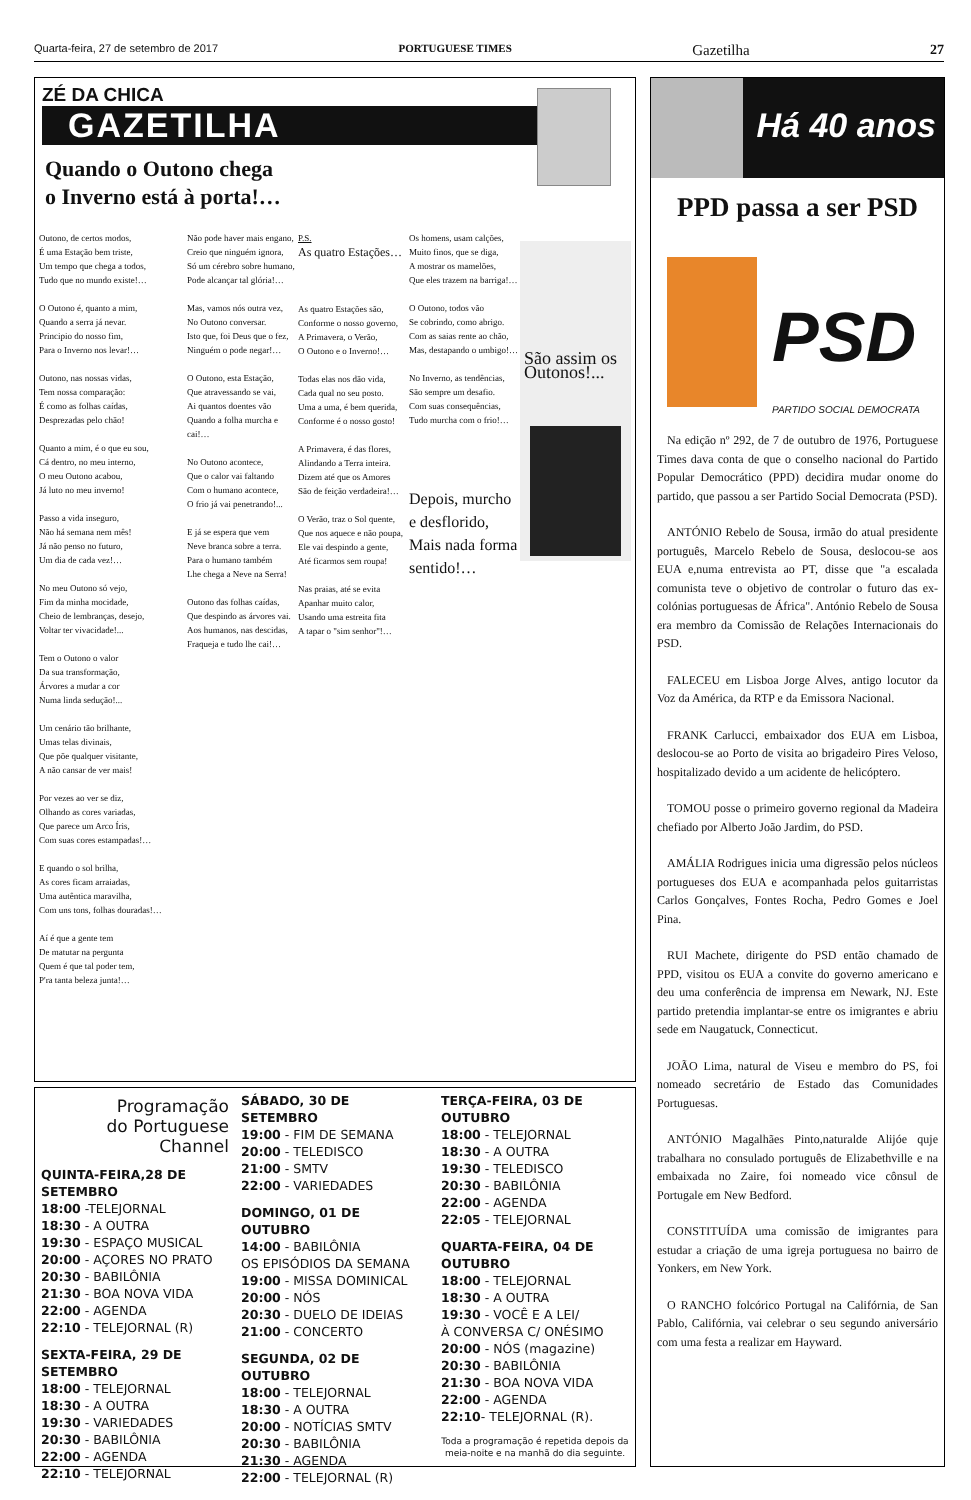Quarta-feira, 27 de setembro de 2017 PORTUGUESE TIMES Gazetilha 27
ZÉ DA CHICA
GAZETILHA
Quando o Outono chega
o Inverno está à porta!…
Outono, de certos modos,
É uma Estação bem triste,
Um tempo que chega a todos,
Tudo que no mundo existe!…
O Outono é, quanto a mim,
Quando a serra já nevar.
Principio do nosso fim,
Para o Inverno nos levar!…
Outono, nas nossas vidas,
Tem nossa comparação:
É como as folhas caídas,
Desprezadas pelo chão!
Quanto a mim, é o que eu sou,
Cá dentro, no meu interno,
O meu Outono acabou,
Já luto no meu inverno!
Passo a vida inseguro,
Não há semana nem mês!
Já não penso no futuro,
Um dia de cada vez!…
No meu Outono só vejo,
Fim da minha mocidade,
Cheio de lembranças, desejo,
Voltar ter vivacidade!...
Tem o Outono o valor
Da sua transformação,
Árvores a mudar a cor
Numa linda sedução!...
Um cenário tão brilhante,
Umas telas divinais,
Que põe qualquer visitante,
A não cansar de ver mais!
Por vezes ao ver se diz,
Olhando as cores variadas,
Que parece um Arco Íris,
Com suas cores estampadas!…
E quando o sol brilha,
As cores ficam arraiadas,
Uma autêntica maravilha,
Com uns tons, folhas douradas!…
Aí é que a gente tem
De matutar na pergunta
Quem é que tal poder tem,
P'ra tanta beleza junta!…
Não pode haver mais engano,
Creio que ninguém ignora,
Só um cérebro sobre humano,
Pode alcançar tal glória!…
Mas, vamos nós outra vez,
No Outono conversar.
Isto que, foi Deus que o fez,
Ninguém o pode negar!…
O Outono, esta Estação,
Que atravessando se vai,
Ai quantos doentes vão
Quando a folha murcha e cai!…
No Outono acontece,
Que o calor vai faltando
Com o humano acontece,
O frio já vai penetrando!...
E já se espera que vem
Neve branca sobre a terra.
Para o humano também
Lhe chega a Neve na Serra!
Outono das folhas caídas,
Que despindo as árvores vai.
Aos humanos, nas descidas,
Fraqueja e tudo lhe cai!…
P.S.
As quatro Estações…
As quatro Estações são,
Conforme o nosso governo,
A Primavera, o Verão,
O Outono e o Inverno!…
Todas elas nos dão vida,
Cada qual no seu posto.
Uma a uma, é bem querida,
Conforme é o nosso gosto!
A Primavera, é das flores,
Alindando a Terra inteira.
Dizem até que os Amores
São de feição verdadeira!…
O Verão, traz o Sol quente,
Que nos aquece e não poupa,
Ele vai despindo a gente,
Até ficarmos sem roupa!
Nas praias, até se evita
Apanhar muito calor,
Usando uma estreita fita
A tapar o "sim senhor"!…
Os homens, usam calções,
Muito finos, que se diga,
A mostrar os mamelões,
Que eles trazem na barriga!…
O Outono, todos vão
Se cobrindo, como abrigo.
Com as saias rente ao chão,
Mas, destapando o umbigo!…
No Inverno, as tendências,
São sempre um desafio.
Com suas consequências,
Tudo murcha com o frio!…
Depois, murcho
e desflorido,
Mais nada forma
sentido!…
São assim os Outonos!...
Programação
do Portuguese
Channel
QUINTA-FEIRA,28 DE SETEMBRO
18:00 -TELEJORNAL
18:30 - A OUTRA
19:30 - ESPAÇO MUSICAL
20:00 - AÇORES NO PRATO
20:30 - BABILÔNIA
21:30 - BOA NOVA VIDA
22:00 - AGENDA
22:10 - TELEJORNAL (R)
SEXTA-FEIRA, 29 DE SETEMBRO
18:00 - TELEJORNAL
18:30 - A OUTRA
19:30 - VARIEDADES
20:30 - BABILÔNIA
22:00 - AGENDA
22:10 - TELEJORNAL
SÁBADO, 30 DE SETEMBRO
19:00 - FIM DE SEMANA
20:00 - TELEDISCO
21:00 - SMTV
22:00 - VARIEDADES
DOMINGO, 01 DE OUTUBRO
14:00 - BABILÔNIA
OS EPISÓDIOS DA SEMANA
19:00 - MISSA DOMINICAL
20:00 - NÓS
20:30 - DUELO DE IDEIAS
21:00 - CONCERTO
SEGUNDA, 02 DE OUTUBRO
18:00 - TELEJORNAL
18:30 - A OUTRA
20:00 - NOTÍCIAS SMTV
20:30 - BABILÔNIA
21:30 - AGENDA
22:00 - TELEJORNAL (R)
TERÇA-FEIRA, 03 DE OUTUBRO
18:00 - TELEJORNAL
18:30 - A OUTRA
19:30 - TELEDISCO
20:30 - BABILÔNIA
22:00 - AGENDA
22:05 - TELEJORNAL
QUARTA-FEIRA, 04 DE OUTUBRO
18:00 - TELEJORNAL
18:30 - A OUTRA
19:30 - VOCÊ E A LEI/
À CONVERSA C/ ONÉSIMO
20:00 - NÓS (magazine)
20:30 - BABILÔNIA
21:30 - BOA NOVA VIDA
22:00 - AGENDA
22:10- TELEJORNAL (R).
Toda a programação é repetida depois da meia-noite e na manhã do dia seguinte.
Há 40 anos
PPD passa a ser PSD
PSD
PARTIDO SOCIAL DEMOCRATA
Na edição nº 292, de 7 de outubro de 1976, Portuguese Times dava conta de que o conselho nacional do Partido Popular Democrático (PPD) decidira mudar onome do partido, que passou a ser Partido Social Democrata (PSD).
ANTÓNIO Rebelo de Sousa, irmão do atual presidente português, Marcelo Rebelo de Sousa, deslocou-se aos EUA e,numa entrevista ao PT, disse que "a escalada comunista teve o objetivo de controlar o futuro das ex-colónias portuguesas de África". António Rebelo de Sousa era membro da Comissão de Relações Internacionais do PSD.
FALECEU em Lisboa Jorge Alves, antigo locutor da Voz da América, da RTP e da Emissora Nacional.
FRANK Carlucci, embaixador dos EUA em Lisboa, deslocou-se ao Porto de visita ao brigadeiro Pires Veloso, hospitalizado devido a um acidente de helicóptero.
TOMOU posse o primeiro governo regional da Madeira chefiado por Alberto João Jardim, do PSD.
AMÁLIA Rodrigues inicia uma digressão pelos núcleos portugueses dos EUA e acompanhada pelos guitarristas Carlos Gonçalves, Fontes Rocha, Pedro Gomes e Joel Pina.
RUI Machete, dirigente do PSD então chamado de PPD, visitou os EUA a convite do governo americano e deu uma conferência de imprensa em Newark, NJ. Este partido pretendia implantar-se entre os imigrantes e abriu sede em Naugatuck, Connecticut.
JOÃO Lima, natural de Viseu e membro do PS, foi nomeado secretário de Estado das Comunidades Portuguesas.
ANTÓNIO Magalhães Pinto,naturalde Alijóe quje trabalhara no consulado português de Elizabethville e na embaixada no Zaire, foi nomeado vice cônsul de Portugale em New Bedford.
CONSTITUÍDA uma comissão de imigrantes para estudar a criação de uma igreja portuguesa no bairro de Yonkers, em New York.
O RANCHO folcórico Portugal na Califórnia, de San Pablo, Califórnia, vai celebrar o seu segundo aniversário com uma festa a realizar em Hayward.